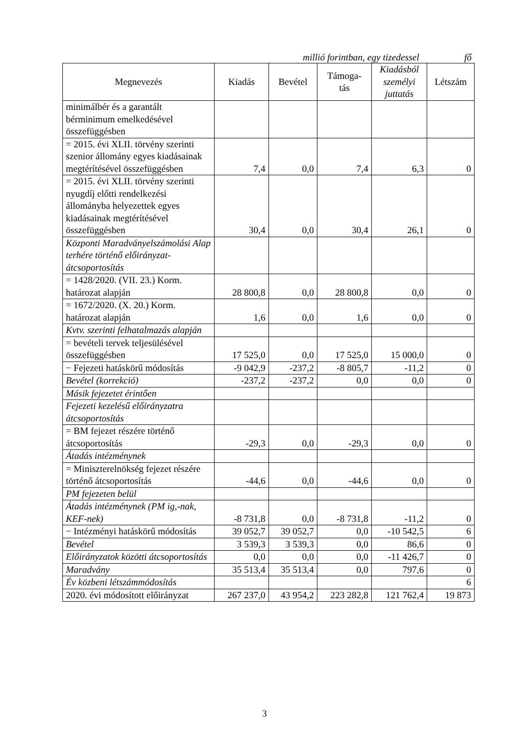millió forintban, egy tizedessel fő
| Megnevezés | Kiadás | Bevétel | Támoga- tás | Kiadásból személyi juttatás | Létszám |
| --- | --- | --- | --- | --- | --- |
| minimálbér és a garantált bérminimum emelkedésével összefüggésben | | | | | |
| = 2015. évi XLII. törvény szerinti szenior állomány egyes kiadásainak megtérítésével összefüggésben | 7,4 | 0,0 | 7,4 | 6,3 | 0 |
| = 2015. évi XLII. törvény szerinti nyugdíj előtti rendelkezési állományba helyezettek egyes kiadásainak megtérítésével összefüggésben | 30,4 | 0,0 | 30,4 | 26,1 | 0 |
| Központi Maradványelszámolási Alap terhére történő előirányzat-átcsoportosítás | | | | | |
| = 1428/2020. (VII. 23.) Korm. határozat alapján | 28 800,8 | 0,0 | 28 800,8 | 0,0 | 0 |
| = 1672/2020. (X. 20.) Korm. határozat alapján | 1,6 | 0,0 | 1,6 | 0,0 | 0 |
| Kvtv. szerinti felhatalmazás alapján | | | | | |
| = bevételi tervek teljesülésével összefüggésben | 17 525,0 | 0,0 | 17 525,0 | 15 000,0 | 0 |
| − Fejezeti hatáskörű módosítás | -9 042,9 | -237,2 | -8 805,7 | -11,2 | 0 |
| Bevétel (korrekció) | -237,2 | -237,2 | 0,0 | 0,0 | 0 |
| Másik fejezetet érintően | | | | | |
| Fejezeti kezelésű előirányzatra átcsoportosítás | | | | | |
| = BM fejezet részére történő átcsoportosítás | -29,3 | 0,0 | -29,3 | 0,0 | 0 |
| Átadás intézménynek | | | | | |
| = Miniszterelnökség fejezet részére történő átcsoportosítás | -44,6 | 0,0 | -44,6 | 0,0 | 0 |
| PM fejezeten belül | | | | | |
| Átadás intézménynek (PM ig,-nak, KEF-nek) | -8 731,8 | 0,0 | -8 731,8 | -11,2 | 0 |
| − Intézményi hatáskörű módosítás | 39 052,7 | 39 052,7 | 0,0 | -10 542,5 | 6 |
| Bevétel | 3 539,3 | 3 539,3 | 0,0 | 86,6 | 0 |
| Előirányzatok közötti átcsoportosítás | 0,0 | 0,0 | 0,0 | -11 426,7 | 0 |
| Maradvány | 35 513,4 | 35 513,4 | 0,0 | 797,6 | 0 |
| Év közbeni létszámmódosítás | | | | | 6 |
| 2020. évi módosított előirányzat | 267 237,0 | 43 954,2 | 223 282,8 | 121 762,4 | 19 873 |
3